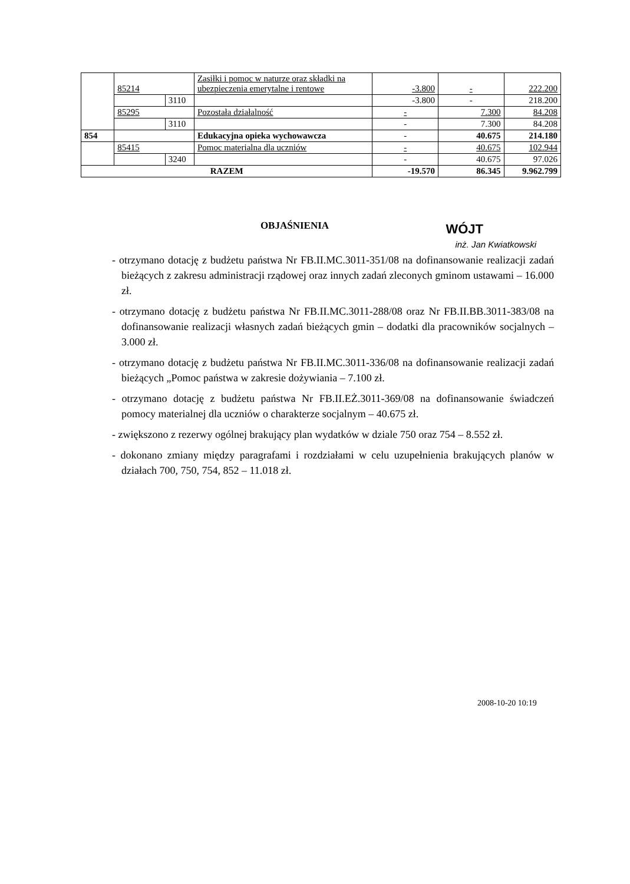| | 85214 | | Zasiłki i pomoc w naturze oraz składki na ubezpieczenia emerytalne i rentowe | -3.800 | - | 222.200 |
| | | 3110 | | -3.800 | - | 218.200 |
| | 85295 | | Pozostała działalność | - | 7.300 | 84.208 |
| | | 3110 | | - | 7.300 | 84.208 |
| 854 | | | Edukacyjna opieka wychowawcza | - | 40.675 | 214.180 |
| | 85415 | | Pomoc materialna dla uczniów | - | 40.675 | 102.944 |
| | | 3240 | | - | 40.675 | 97.026 |
| RAZEM | | | | -19.570 | 86.345 | 9.962.799 |
OBJAŚNIENIA
WÓJT
inż. Jan Kwiatkowski
- otrzymano dotację z budżetu państwa Nr FB.II.MC.3011-351/08 na dofinansowanie realizacji zadań bieżących z zakresu administracji rządowej oraz innych zadań zleconych gminom ustawami – 16.000 zł.
- otrzymano dotację z budżetu państwa Nr FB.II.MC.3011-288/08 oraz Nr FB.II.BB.3011-383/08 na dofinansowanie realizacji własnych zadań bieżących gmin – dodatki dla pracowników socjalnych – 3.000 zł.
- otrzymano dotację z budżetu państwa Nr FB.II.MC.3011-336/08 na dofinansowanie realizacji zadań bieżących „Pomoc państwa w zakresie dożywiania – 7.100 zł.
- otrzymano dotację z budżetu państwa Nr FB.II.EŻ.3011-369/08 na dofinansowanie świadczeń pomocy materialnej dla uczniów o charakterze socjalnym – 40.675 zł.
- zwiększono z rezerwy ogólnej brakujący plan wydatków w dziale 750 oraz 754 – 8.552 zł.
- dokonano zmiany między paragrafami i rozdziałami w celu uzupełnienia brakujących planów w działach 700, 750, 754, 852 – 11.018 zł.
2008-10-20 10:19